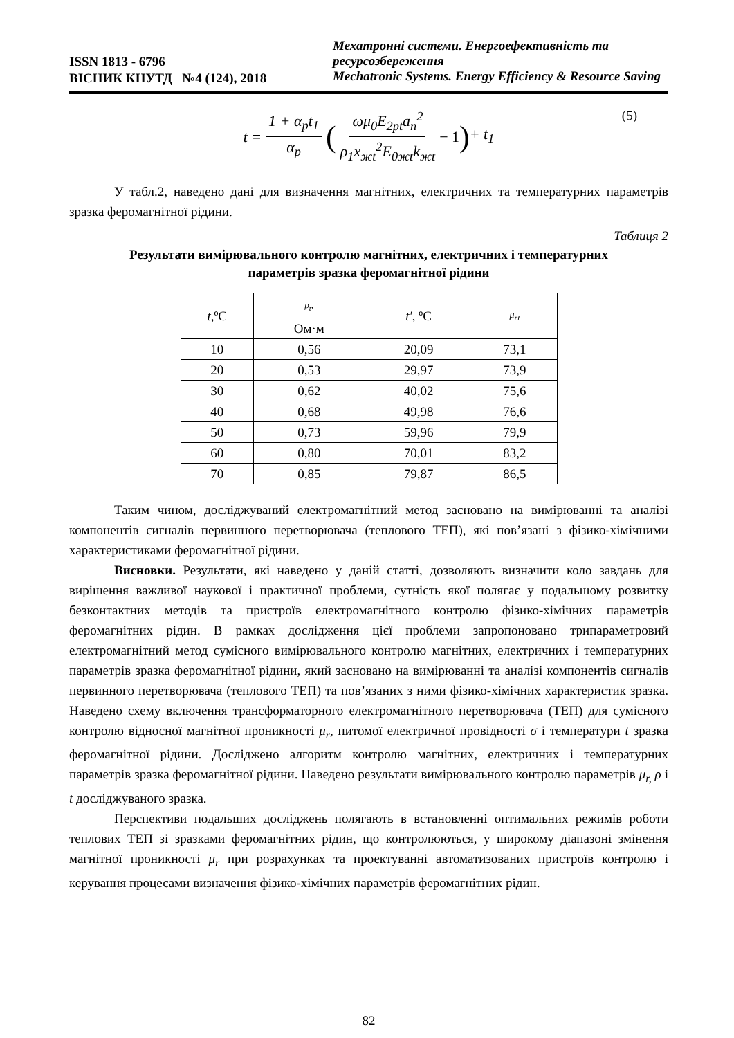ISSN 1813 - 6796
ВІСНИК КНУТД №4 (124), 2018
Мехатронні системи. Енергоефективність та ресурсозбереження
Mechatronic Systems. Energy Efficiency & Resource Saving
t = 1 + α<sub>p</sub>t<sub>1</sub> α<sub>p</sub> (ωμ<sub>0</sub>E<sub>2pt</sub>a<sub>n</sub><sup>2</sup> ρ<sub>1</sub>x<sub>жt</sub><sup>2</sup>E<sub>0жt</sub>k<sub>жt</sub> − 1) + t<sub>1</sub> (5)
У табл.2, наведено дані для визначення магнітних, електричних та температурних параметрів зразка феромагнітної рідини.
Таблиця 2
Результати вимірювального контролю магнітних, електричних і температурних
параметрів зразка феромагнітної рідини
| t ,ºC | ρ<sub>t</sub>, Ом·м | t′ , ºC | μ<sub>rt</sub> |
| --- | --- | --- | --- |
| 10 | 0,56 | 20,09 | 73,1 |
| 20 | 0,53 | 29,97 | 73,9 |
| 30 | 0,62 | 40,02 | 75,6 |
| 40 | 0,68 | 49,98 | 76,6 |
| 50 | 0,73 | 59,96 | 79,9 |
| 60 | 0,80 | 70,01 | 83,2 |
| 70 | 0,85 | 79,87 | 86,5 |
Таким чином, досліджуваний електромагнітний метод засновано на вимірюванні та аналізі компонентів сигналів первинного перетворювача (теплового ТЕП), які пов’язані з фізико-хімічними характеристиками феромагнітної рідини.
Висновки. Результати, які наведено у даній статті, дозволяють визначити коло завдань для вирішення важливої наукової і практичної проблеми, сутність якої полягає у подальшому розвитку безконтактних методів та пристроїв електромагнітного контролю фізико-хімічних параметрів феромагнітних рідин. В рамках дослідження цієї проблеми запропоновано трипараметровий електромагнітний метод сумісного вимірювального контролю магнітних, електричних і температурних параметрів зразка феромагнітної рідини, який засновано на вимірюванні та аналізі компонентів сигналів первинного перетворювача (теплового ТЕП) та пов’язаних з ними фізико-хімічних характеристик зразка. Наведено схему включення трансформаторного електромагнітного перетворювача (ТЕП) для сумісного контролю відносної магнітної проникності μ<sub>r</sub>, питомої електричної провідності σ і температури t зразка феромагнітної рідини. Досліджено алгоритм контролю магнітних, електричних і температурних параметрів зразка феромагнітної рідини. Наведено результати вимірювального контролю параметрів μ<sub>r,</sub> ρ і t досліджуваного зразка.
Перспективи подальших досліджень полягають в встановленні оптимальних режимів роботи теплових ТЕП зі зразками феромагнітних рідин, що контролюються, у широкому діапазоні змінення магнітної проникності μ<sub>r</sub> при розрахунках та проектуванні автоматизованих пристроїв контролю і керування процесами визначення фізико-хімічних параметрів феромагнітних рідин.
82